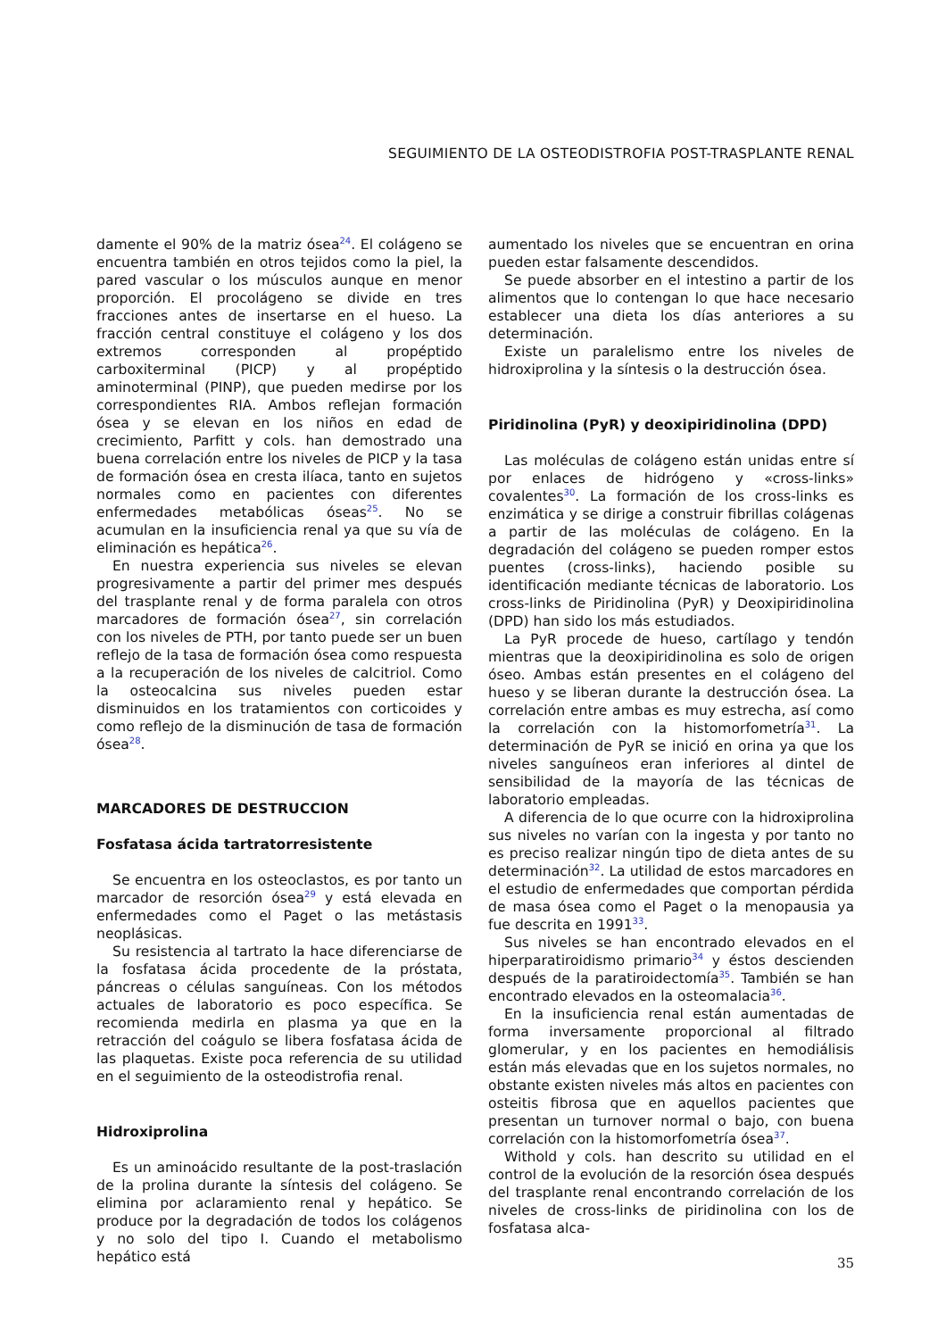SEGUIMIENTO DE LA OSTEODISTROFIA POST-TRASPLANTE RENAL
damente el 90% de la matriz ósea<sup>24</sup>. El colágeno se encuentra también en otros tejidos como la piel, la pared vascular o los músculos aunque en menor proporción. El procolágeno se divide en tres fracciones antes de insertarse en el hueso. La fracción central constituye el colágeno y los dos extremos corresponden al propéptido carboxiterminal (PICP) y al propéptido aminoterminal (PINP), que pueden medirse por los correspondientes RIA. Ambos reflejan formación ósea y se elevan en los niños en edad de crecimiento, Parfitt y cols. han demostrado una buena correlación entre los niveles de PICP y la tasa de formación ósea en cresta ilíaca, tanto en sujetos normales como en pacientes con diferentes enfermedades metabólicas óseas<sup>25</sup>. No se acumulan en la insuficiencia renal ya que su vía de eliminación es hepática<sup>26</sup>.
En nuestra experiencia sus niveles se elevan progresivamente a partir del primer mes después del trasplante renal y de forma paralela con otros marcadores de formación ósea<sup>27</sup>, sin correlación con los niveles de PTH, por tanto puede ser un buen reflejo de la tasa de formación ósea como respuesta a la recuperación de los niveles de calcitriol. Como la osteocalcina sus niveles pueden estar disminuidos en los tratamientos con corticoides y como reflejo de la disminución de tasa de formación ósea<sup>28</sup>.
MARCADORES DE DESTRUCCION
Fosfatasa ácida tartratorresistente
Se encuentra en los osteoclastos, es por tanto un marcador de resorción ósea<sup>29</sup> y está elevada en enfermedades como el Paget o las metástasis neoplásicas.
Su resistencia al tartrato la hace diferenciarse de la fosfatasa ácida procedente de la próstata, páncreas o células sanguíneas. Con los métodos actuales de laboratorio es poco específica. Se recomienda medirla en plasma ya que en la retracción del coágulo se libera fosfatasa ácida de las plaquetas. Existe poca referencia de su utilidad en el seguimiento de la osteodistrofia renal.
Hidroxiprolina
Es un aminoácido resultante de la post-traslación de la prolina durante la síntesis del colágeno. Se elimina por aclaramiento renal y hepático. Se produce por la degradación de todos los colágenos y no solo del tipo I. Cuando el metabolismo hepático está
aumentado los niveles que se encuentran en orina pueden estar falsamente descendidos.
Se puede absorber en el intestino a partir de los alimentos que lo contengan lo que hace necesario establecer una dieta los días anteriores a su determinación.
Existe un paralelismo entre los niveles de hidroxiprolina y la síntesis o la destrucción ósea.
Piridinolina (PyR) y deoxipiridinolina (DPD)
Las moléculas de colágeno están unidas entre sí por enlaces de hidrógeno y «cross-links» covalentes<sup>30</sup>. La formación de los cross-links es enzimática y se dirige a construir fibrillas colágenas a partir de las moléculas de colágeno. En la degradación del colágeno se pueden romper estos puentes (cross-links), haciendo posible su identificación mediante técnicas de laboratorio. Los cross-links de Piridinolina (PyR) y Deoxipiridinolina (DPD) han sido los más estudiados.
La PyR procede de hueso, cartílago y tendón mientras que la deoxipiridinolina es solo de origen óseo. Ambas están presentes en el colágeno del hueso y se liberan durante la destrucción ósea. La correlación entre ambas es muy estrecha, así como la correlación con la histomorfometría<sup>31</sup>. La determinación de PyR se inició en orina ya que los niveles sanguíneos eran inferiores al dintel de sensibilidad de la mayoría de las técnicas de laboratorio empleadas.
A diferencia de lo que ocurre con la hidroxiprolina sus niveles no varían con la ingesta y por tanto no es preciso realizar ningún tipo de dieta antes de su determinación<sup>32</sup>. La utilidad de estos marcadores en el estudio de enfermedades que comportan pérdida de masa ósea como el Paget o la menopausia ya fue descrita en 1991<sup>33</sup>.
Sus niveles se han encontrado elevados en el hiperparatiroidismo primario<sup>34</sup> y éstos descienden después de la paratiroidectomía<sup>35</sup>. También se han encontrado elevados en la osteomalacia<sup>36</sup>.
En la insuficiencia renal están aumentadas de forma inversamente proporcional al filtrado glomerular, y en los pacientes en hemodiálisis están más elevadas que en los sujetos normales, no obstante existen niveles más altos en pacientes con osteitis fibrosa que en aquellos pacientes que presentan un turnover normal o bajo, con buena correlación con la histomorfometría ósea<sup>37</sup>.
Withold y cols. han descrito su utilidad en el control de la evolución de la resorción ósea después del trasplante renal encontrando correlación de los niveles de cross-links de piridinolina con los de fosfatasa alca-
35